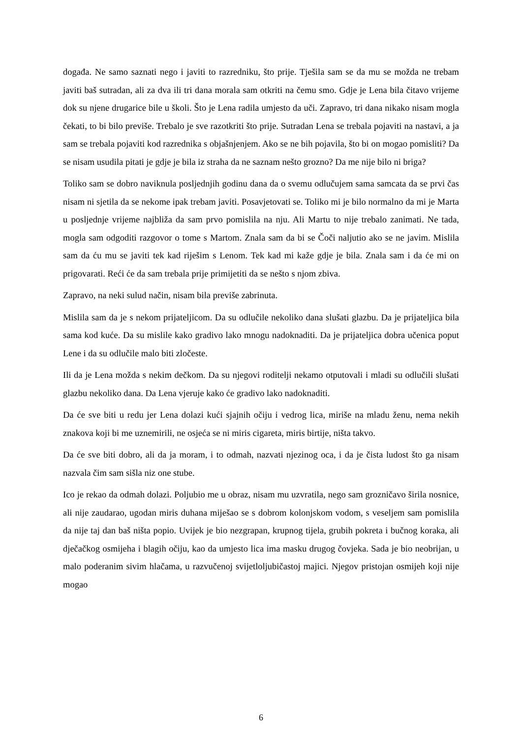događa. Ne samo saznati nego i javiti to razredniku, što prije. Tješila sam se da mu se možda ne trebam javiti baš sutradan, ali za dva ili tri dana morala sam otkriti na čemu smo. Gdje je Lena bila čitavo vrijeme dok su njene drugarice bile u školi. Što je Lena radila umjesto da uči. Zapravo, tri dana nikako nisam mogla čekati, to bi bilo previše. Trebalo je sve razotkriti što prije. Sutradan Lena se trebala pojaviti na nastavi, a ja sam se trebala pojaviti kod razrednika s objašnjenjem. Ako se ne bih pojavila, što bi on mogao pomisliti? Da se nisam usudila pitati je gdje je bila iz straha da ne saznam nešto grozno? Da me nije bilo ni briga?
Toliko sam se dobro naviknula posljednjih godinu dana da o svemu odlučujem sama samcata da se prvi čas nisam ni sjetila da se nekome ipak trebam javiti. Posavjetovati se. Toliko mi je bilo normalno da mi je Marta u posljednje vrijeme najbliža da sam prvo pomislila na nju. Ali Martu to nije trebalo zanimati. Ne tada, mogla sam odgoditi razgovor o tome s Martom. Znala sam da bi se Čoči naljutio ako se ne javim. Mislila sam da ću mu se javiti tek kad riješim s Lenom. Tek kad mi kaže gdje je bila. Znala sam i da će mi on prigovarati. Reći će da sam trebala prije primijetiti da se nešto s njom zbiva.
Zapravo, na neki sulud način, nisam bila previše zabrinuta.
Mislila sam da je s nekom prijateljicom. Da su odlučile nekoliko dana slušati glazbu. Da je prijateljica bila sama kod kuće. Da su mislile kako gradivo lako mnogu nadoknaditi. Da je prijateljica dobra učenica poput Lene i da su odlučile malo biti zločeste.
Ili da je Lena možda s nekim dečkom. Da su njegovi roditelji nekamo otputovali i mladi su odlučili slušati glazbu nekoliko dana. Da Lena vjeruje kako će gradivo lako nadoknaditi.
Da će sve biti u redu jer Lena dolazi kući sjajnih očiju i vedrog lica, miriše na mladu ženu, nema nekih znakova koji bi me uznemirili, ne osjeća se ni miris cigareta, miris birtije, ništa takvo.
Da će sve biti dobro, ali da ja moram, i to odmah, nazvati njezinog oca, i da je čista ludost što ga nisam nazvala čim sam sišla niz one stube.
Ico je rekao da odmah dolazi. Poljubio me u obraz, nisam mu uzvratila, nego sam grozničavo širila nosnice, ali nije zaudarao, ugodan miris duhana miješao se s dobrom kolonjskom vodom, s veseljem sam pomislila da nije taj dan baš ništa popio. Uvijek je bio nezgrapan, krupnog tijela, grubih pokreta i bučnog koraka, ali dječačkog osmijeha i blagih očiju, kao da umjesto lica ima masku drugog čovjeka. Sada je bio neobrijan, u malo poderanim sivim hlačama, u razvučenoj svijetloljubičastoj majici. Njegov pristojan osmijeh koji nije mogao
6